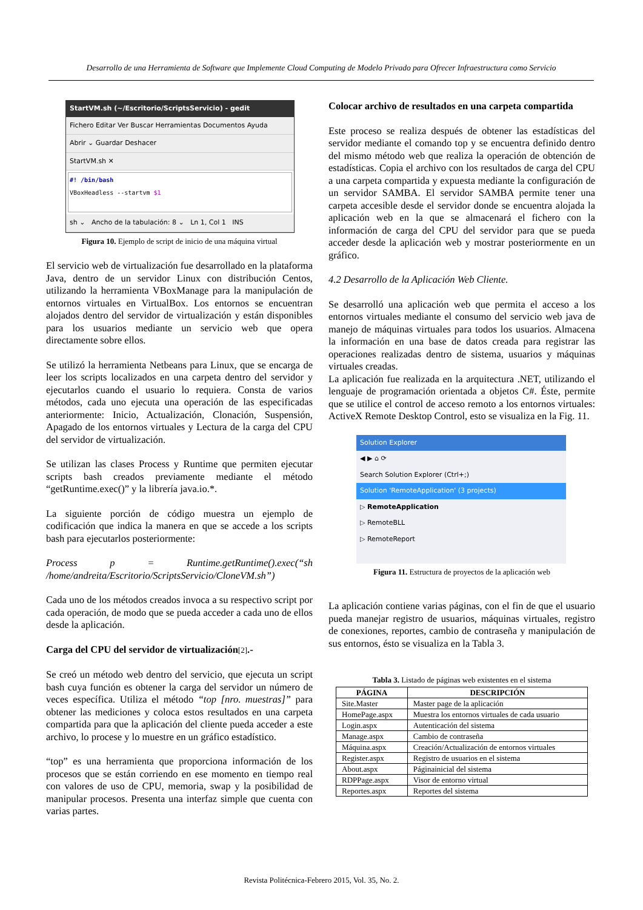Desarrollo de una Herramienta de Software que Implemente Cloud Computing de Modelo Privado para Ofrecer Infraestructura como Servicio
StartVM.sh (~/Escritorio/ScriptsServicio) - gedit
Fichero Editar Ver Buscar Herramientas Documentos Ayuda
Abrir ⌄ Guardar Deshacer
StartVM.sh ✕
#! /bin/bash
VBoxHeadless --startvm $1
sh ⌄ Ancho de la tabulación: 8 ⌄ Ln 1, Col 1 INS
Figura 10. Ejemplo de script de inicio de una máquina virtual
El servicio web de virtualización fue desarrollado en la plataforma Java, dentro de un servidor Linux con distribución Centos, utilizando la herramienta VBoxManage para la manipulación de entornos virtuales en VirtualBox. Los entornos se encuentran alojados dentro del servidor de virtualización y están disponibles para los usuarios mediante un servicio web que opera directamente sobre ellos.
Se utilizó la herramienta Netbeans para Linux, que se encarga de leer los scripts localizados en una carpeta dentro del servidor y ejecutarlos cuando el usuario lo requiera. Consta de varios métodos, cada uno ejecuta una operación de las especificadas anteriormente: Inicio, Actualización, Clonación, Suspensión, Apagado de los entornos virtuales y Lectura de la carga del CPU del servidor de virtualización.
Se utilizan las clases Process y Runtime que permiten ejecutar scripts bash creados previamente mediante el método “getRuntime.exec()” y la librería java.io.*.
La siguiente porción de código muestra un ejemplo de codificación que indica la manera en que se accede a los scripts bash para ejecutarlos posteriormente:
Process p = Runtime.getRuntime().exec(“sh /home/andreita/Escritorio/ScriptsServicio/CloneVM.sh”)
Cada uno de los métodos creados invoca a su respectivo script por cada operación, de modo que se pueda acceder a cada uno de ellos desde la aplicación.
Carga del CPU del servidor de virtualización[2].-
Se creó un método web dentro del servicio, que ejecuta un script bash cuya función es obtener la carga del servidor un número de veces específica. Utiliza el método “top [nro. muestras]” para obtener las mediciones y coloca estos resultados en una carpeta compartida para que la aplicación del cliente pueda acceder a este archivo, lo procese y lo muestre en un gráfico estadístico.
“top” es una herramienta que proporciona información de los procesos que se están corriendo en ese momento en tiempo real con valores de uso de CPU, memoria, swap y la posibilidad de manipular procesos. Presenta una interfaz simple que cuenta con varias partes.
Colocar archivo de resultados en una carpeta compartida
Este proceso se realiza después de obtener las estadísticas del servidor mediante el comando top y se encuentra definido dentro del mismo método web que realiza la operación de obtención de estadísticas. Copia el archivo con los resultados de carga del CPU a una carpeta compartida y expuesta mediante la configuración de un servidor SAMBA. El servidor SAMBA permite tener una carpeta accesible desde el servidor donde se encuentra alojada la aplicación web en la que se almacenará el fichero con la información de carga del CPU del servidor para que se pueda acceder desde la aplicación web y mostrar posteriormente en un gráfico.
4.2 Desarrollo de la Aplicación Web Cliente.
Se desarrolló una aplicación web que permita el acceso a los entornos virtuales mediante el consumo del servicio web java de manejo de máquinas virtuales para todos los usuarios. Almacena la información en una base de datos creada para registrar las operaciones realizadas dentro de sistema, usuarios y máquinas virtuales creadas.
La aplicación fue realizada en la arquitectura .NET, utilizando el lenguaje de programación orientada a objetos C#. Éste, permite que se utilice el control de acceso remoto a los entornos virtuales: ActiveX Remote Desktop Control, esto se visualiza en la Fig. 11.
Solution Explorer
◀ ▶ ⌂ ⟳
Search Solution Explorer (Ctrl+;)
Solution 'RemoteApplication' (3 projects)
▷ RemoteApplication
▷ RemoteBLL
▷ RemoteReport
Figura 11. Estructura de proyectos de la aplicación web
La aplicación contiene varias páginas, con el fin de que el usuario pueda manejar registro de usuarios, máquinas virtuales, registro de conexiones, reportes, cambio de contraseña y manipulación de sus entornos, ésto se visualiza en la Tabla 3.
Tabla 3. Listado de páginas web existentes en el sistema
| PÁGINA | DESCRIPCIÓN |
| --- | --- |
| Site.Master | Master page de la aplicación |
| HomePage.aspx | Muestra los entornos virtuales de cada usuario |
| Login.aspx | Autenticación del sistema |
| Manage.aspx | Cambio de contraseña |
| Máquina.aspx | Creación/Actualización de entornos virtuales |
| Register.aspx | Registro de usuarios en el sistema |
| About.aspx | Páginainicial del sistema |
| RDPPage.aspx | Visor de entorno virtual |
| Reportes.aspx | Reportes del sistema |
Revista Politécnica-Febrero 2015, Vol. 35, No. 2.